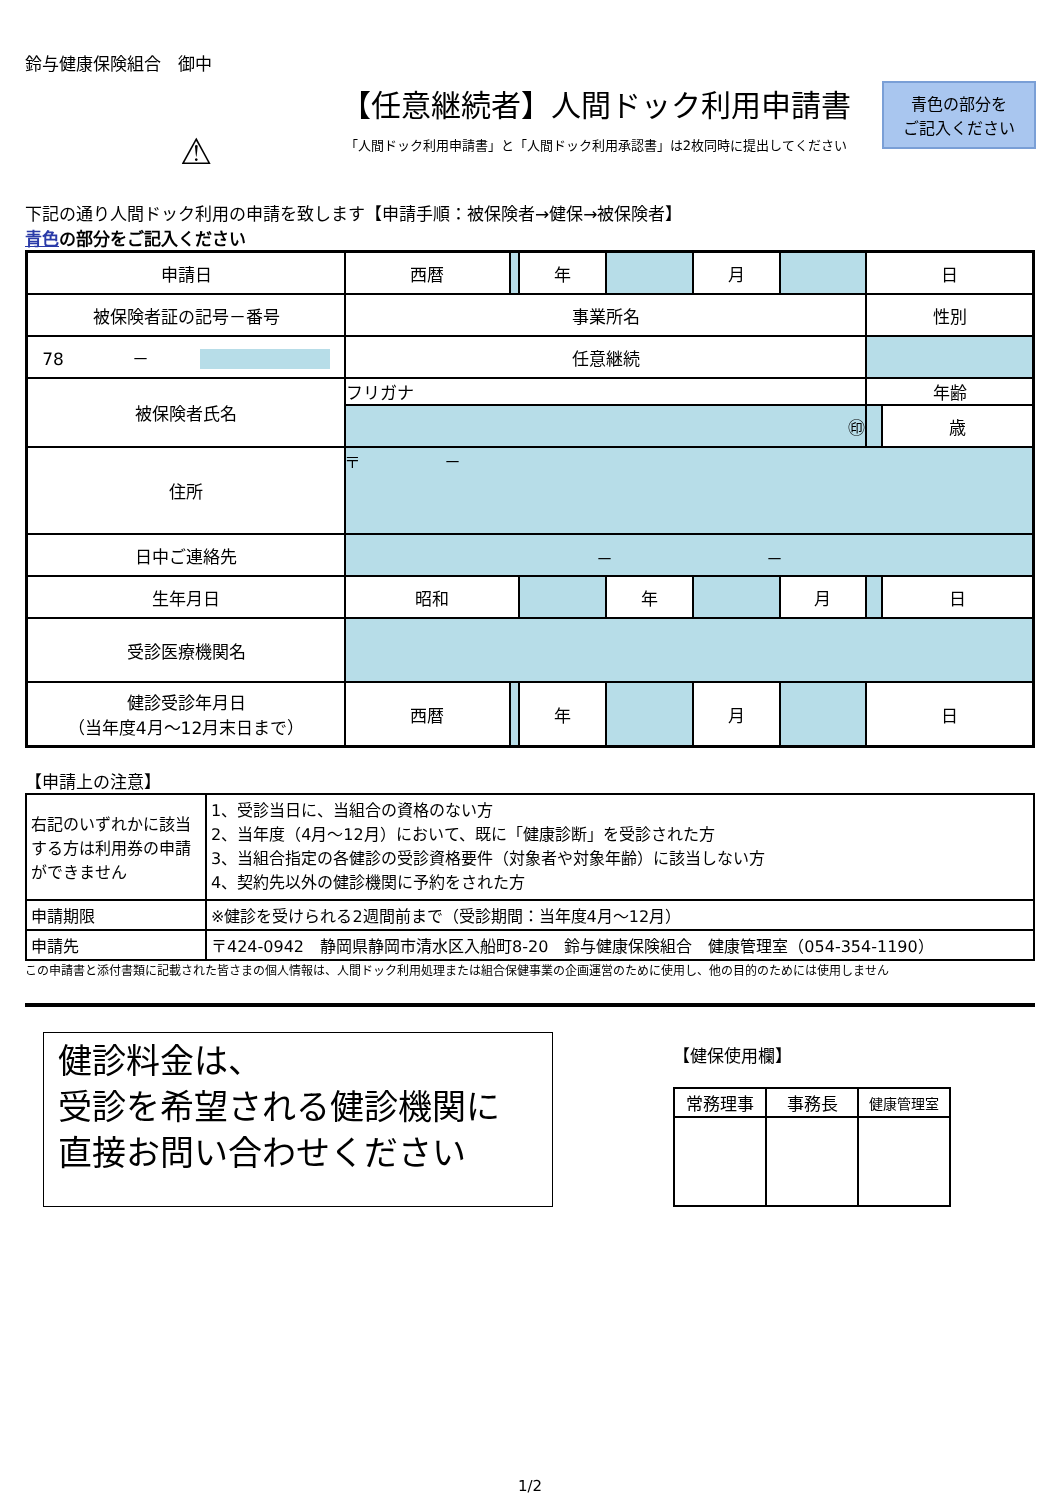鈴与健康保険組合　御中
⚠
【任意継続者】人間ドック利用申請書
「人間ドック利用申請書」と「人間ドック利用承認書」は2枚同時に提出してください
青色の部分を
ご記入ください
下記の通り人間ドック利用の申請を致します【申請手順：被保険者→健保→被保険者】
青色の部分をご記入ください
| 申請日 | 西暦 | | 年 | | 月 | | 日 | |
| 被保険者証の記号－番号 | 事業所名 | | | | | | 性別 | |
| 78 － | 任意継続 | | | | | | | |
| 被保険者氏名 | フリガナ | | | | | | 年齢 | |
| | ㊞ | | | | | | | 歳 |
| 住所 | 〒 － | | | | | | | |
| 日中ご連絡先 | － － | | | | | | | |
| 生年月日 | 昭和 | | | 年 | | 月 | | 日 |
| 受診医療機関名 | | | | | | | | |
| 健診受診年月日 （当年度4月～12月末日まで） | 西暦 | | 年 | | 月 | | 日 | |
【申請上の注意】
| 右記のいずれかに該当する方は利用券の申請ができません | 1、受診当日に、当組合の資格のない方 2、当年度（4月～12月）において、既に「健康診断」を受診された方 3、当組合指定の各健診の受診資格要件（対象者や対象年齢）に該当しない方 4、契約先以外の健診機関に予約をされた方 |
| 申請期限 | ※健診を受けられる2週間前まで（受診期間：当年度4月～12月） |
| 申請先 | 〒424-0942 静岡県静岡市清水区入船町8-20 鈴与健康保険組合 健康管理室（054-354-1190） |
この申請書と添付書類に記載された皆さまの個人情報は、人間ドック利用処理または組合保健事業の企画運営のために使用し、他の目的のためには使用しません
健診料金は、
受診を希望される健診機関に
直接お問い合わせください
【健保使用欄】
| 常務理事 | 事務長 | 健康管理室 |
1/2